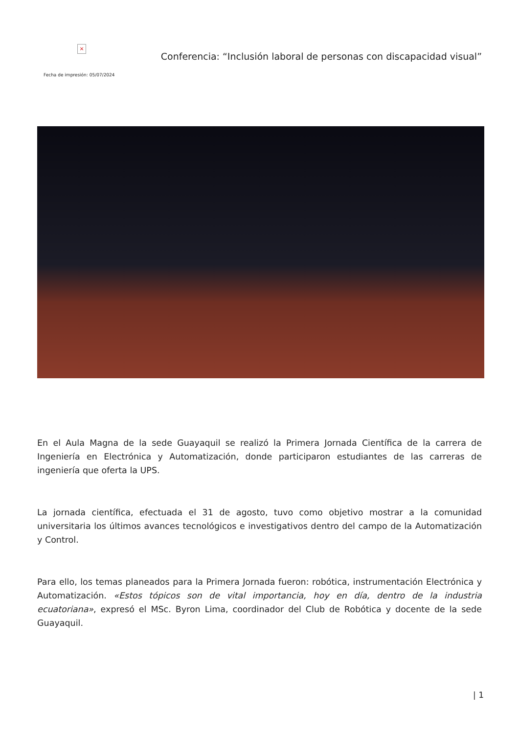×
Fecha de impresión: 05/07/2024
Conferencia: “Inclusión laboral de personas con discapacidad visual”
En el Aula Magna de la sede Guayaquil se realizó la Primera Jornada Científica de la carrera de Ingeniería en Electrónica y Automatización, donde participaron estudiantes de las carreras de ingeniería que oferta la UPS.
La jornada científica, efectuada el 31 de agosto, tuvo como objetivo mostrar a la comunidad universitaria los últimos avances tecnológicos e investigativos dentro del campo de la Automatización y Control.
Para ello, los temas planeados para la Primera Jornada fueron: robótica, instrumentación Electrónica y Automatización. «Estos tópicos son de vital importancia, hoy en día, dentro de la industria ecuatoriana», expresó el MSc. Byron Lima, coordinador del Club de Robótica y docente de la sede Guayaquil.
| 1